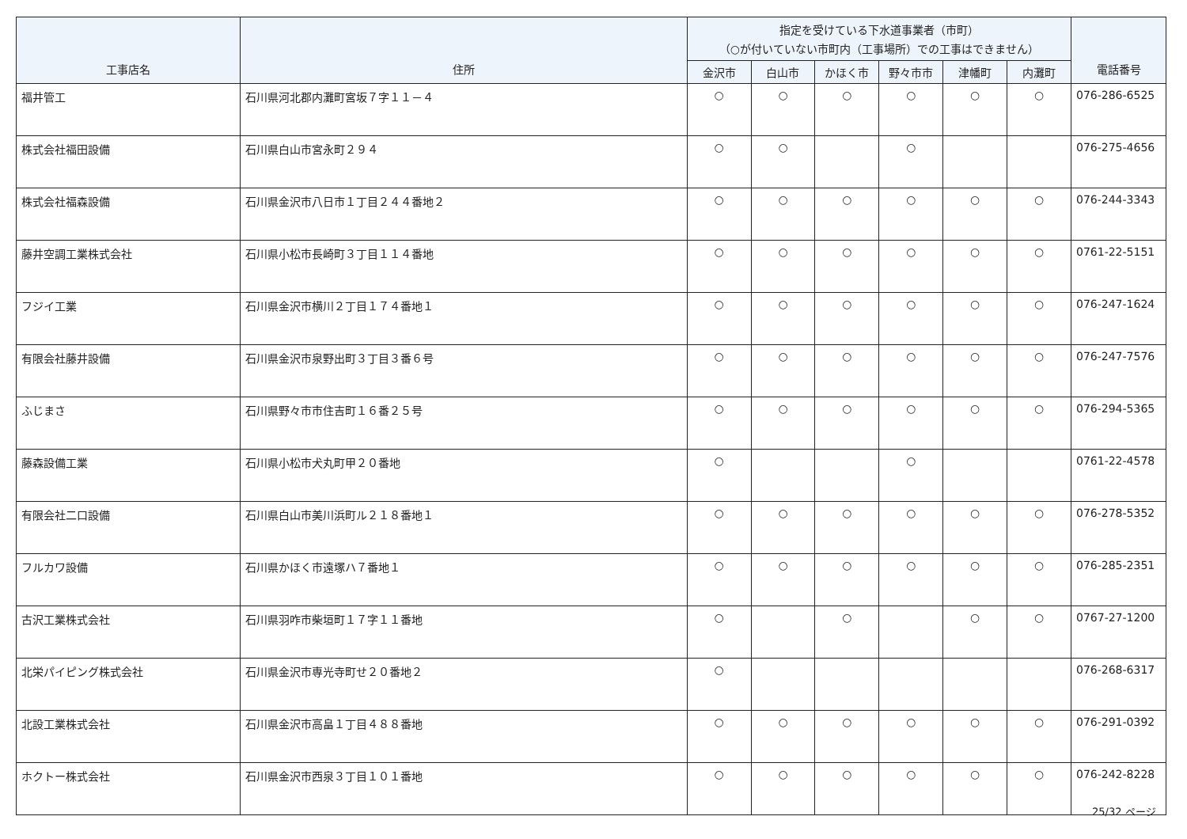| 工事店名 | 住所 | 指定を受けている下水道事業者（市町） （○が付いていない市町内（工事場所）での工事はできません） | | | | | | 電話番号 |
| --- | --- | --- | --- | --- | --- | --- | --- | --- |
| | | 金沢市 | 白山市 | かほく市 | 野々市市 | 津幡町 | 内灘町 | |
| 福井管工 | 石川県河北郡内灘町宮坂７字１１－４ | ○ | ○ | ○ | ○ | ○ | ○ | 076-286-6525 |
| 株式会社福田設備 | 石川県白山市宮永町２９４ | ○ | ○ | | ○ | | | 076-275-4656 |
| 株式会社福森設備 | 石川県金沢市八日市１丁目２４４番地２ | ○ | ○ | ○ | ○ | ○ | ○ | 076-244-3343 |
| 藤井空調工業株式会社 | 石川県小松市長崎町３丁目１１４番地 | ○ | ○ | ○ | ○ | ○ | ○ | 0761-22-5151 |
| フジイ工業 | 石川県金沢市横川２丁目１７４番地１ | ○ | ○ | ○ | ○ | ○ | ○ | 076-247-1624 |
| 有限会社藤井設備 | 石川県金沢市泉野出町３丁目３番６号 | ○ | ○ | ○ | ○ | ○ | ○ | 076-247-7576 |
| ふじまさ | 石川県野々市市住吉町１６番２５号 | ○ | ○ | ○ | ○ | ○ | ○ | 076-294-5365 |
| 藤森設備工業 | 石川県小松市犬丸町甲２０番地 | ○ | | | ○ | | | 0761-22-4578 |
| 有限会社二口設備 | 石川県白山市美川浜町ル２１８番地１ | ○ | ○ | ○ | ○ | ○ | ○ | 076-278-5352 |
| フルカワ設備 | 石川県かほく市遠塚ハ７番地１ | ○ | ○ | ○ | ○ | ○ | ○ | 076-285-2351 |
| 古沢工業株式会社 | 石川県羽咋市柴垣町１７字１１番地 | ○ | | ○ | | ○ | ○ | 0767-27-1200 |
| 北栄パイピング株式会社 | 石川県金沢市専光寺町せ２０番地２ | ○ | | | | | | 076-268-6317 |
| 北設工業株式会社 | 石川県金沢市高畠１丁目４８８番地 | ○ | ○ | ○ | ○ | ○ | ○ | 076-291-0392 |
| ホクトー株式会社 | 石川県金沢市西泉３丁目１０１番地 | ○ | ○ | ○ | ○ | ○ | ○ | 076-242-8228 |
25/32 ページ